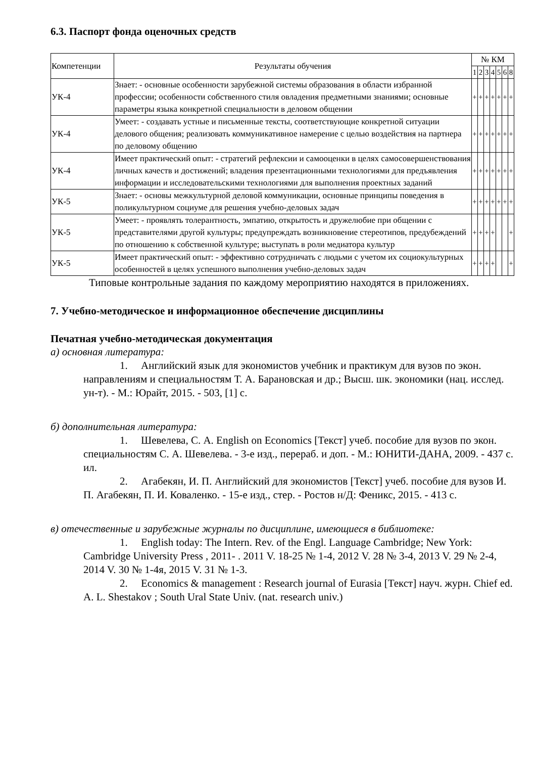6.3. Паспорт фонда оценочных средств
| Компетенции | Результаты обучения | № КМ | | | | | | |
| --- | --- | --- | --- | --- | --- | --- | --- | --- |
| | | 1 | 2 | 3 | 4 | 5 | 6 | 8 |
| УК-4 | Знает: - основные особенности зарубежной системы образования в области избранной профессии; особенности собственного стиля овладения предметными знаниями; основные параметры языка конкретной специальности в деловом общении | + | + | + | + | + | + | + |
| УК-4 | Умеет: - создавать устные и письменные тексты, соответствующие конкретной ситуации делового общения; реализовать коммуникативное намерение с целью воздействия на партнера по деловому общению | + | + | + | + | + | + | + |
| УК-4 | Имеет практический опыт: - стратегий рефлексии и самооценки в целях самосовершенствования личных качеств и достижений; владения презентационными технологиями для предъявления информации и исследовательскими технологиями для выполнения проектных заданий | + | + | + | + | + | + | + |
| УК-5 | Знает: - основы межкультурной деловой коммуникации, основные принципы поведения в поликультурном социуме для решения учебно-деловых задач | + | + | + | + | + | + | + |
| УК-5 | Умеет: - проявлять толерантность, эмпатию, открытость и дружелюбие при общении с представителями другой культуры; предупреждать возникновение стереотипов, предубеждений по отношению к собственной культуре; выступать в роли медиатора культур | + | + | + | + | | | + |
| УК-5 | Имеет практический опыт: - эффективно сотрудничать с людьми с учетом их социокультурных особенностей в целях успешного выполнения учебно-деловых задач | + | + | + | + | | | + |
Типовые контрольные задания по каждому мероприятию находятся в приложениях.
7. Учебно-методическое и информационное обеспечение дисциплины
Печатная учебно-методическая документация
а) основная литература:
1. Английский язык для экономистов учебник и практикум для вузов по экон. направлениям и специальностям Т. А. Барановская и др.; Высш. шк. экономики (нац. исслед. ун-т). - М.: Юрайт, 2015. - 503, [1] с.
б) дополнительная литература:
1. Шевелева, С. А. English on Economics [Текст] учеб. пособие для вузов по экон. специальностям С. А. Шевелева. - 3-е изд., перераб. и доп. - М.: ЮНИТИ-ДАНА, 2009. - 437 с. ил.
2. Агабекян, И. П. Английский для экономистов [Текст] учеб. пособие для вузов И. П. Агабекян, П. И. Коваленко. - 15-е изд., стер. - Ростов н/Д: Феникс, 2015. - 413 с.
в) отечественные и зарубежные журналы по дисциплине, имеющиеся в библиотеке:
1. English today: The Intern. Rev. of the Engl. Language Cambridge; New York: Cambridge University Press , 2011- . 2011 V. 18-25 № 1-4, 2012 V. 28 № 3-4, 2013 V. 29 № 2-4, 2014 V. 30 № 1-4я, 2015 V. 31 № 1-3.
2. Economics & management : Research journal of Eurasia [Текст] науч. журн. Chief ed. A. L. Shestakov ; South Ural State Univ. (nat. research univ.)